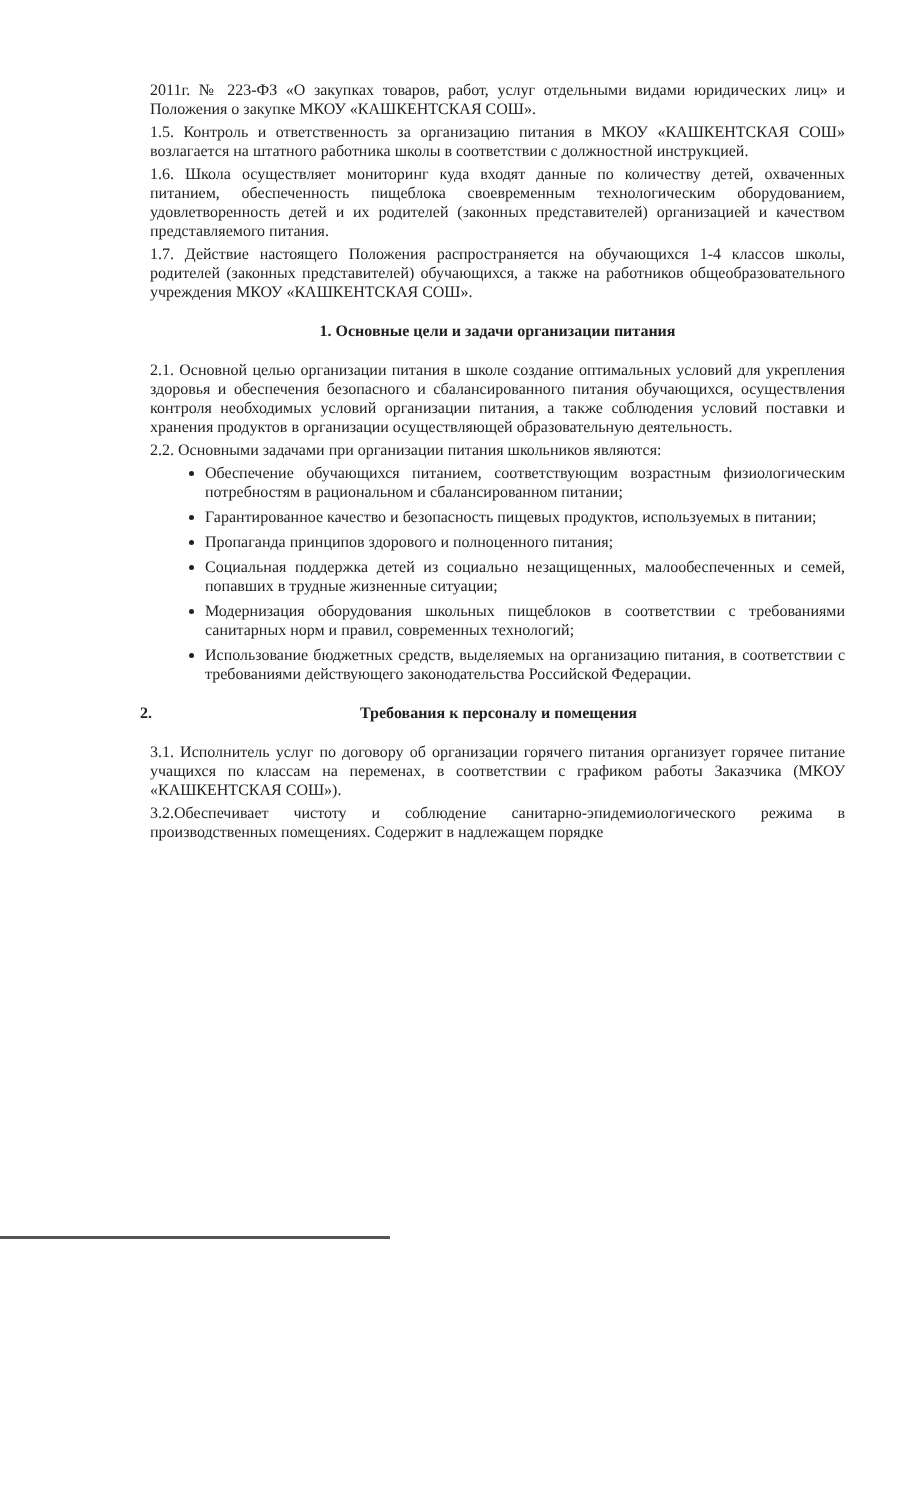2011г. № 223-ФЗ «О закупках товаров, работ, услуг отдельными видами юридических лиц» и Положения о закупке МКОУ «КАШКЕНТСКАЯ СОШ».
1.5. Контроль и ответственность за организацию питания в МКОУ «КАШКЕНТСКАЯ СОШ» возлагается на штатного работника школы в соответствии с должностной инструкцией.
1.6. Школа осуществляет мониторинг куда входят данные по количеству детей, охваченных питанием, обеспеченность пищеблока своевременным технологическим оборудованием, удовлетворенность детей и их родителей (законных представителей) организацией и качеством представляемого питания.
1.7. Действие настоящего Положения распространяется на обучающихся 1-4 классов школы, родителей (законных представителей) обучающихся, а также на работников общеобразовательного учреждения МКОУ «КАШКЕНТСКАЯ СОШ».
1. Основные цели и задачи организации питания
2.1. Основной целью организации питания в школе создание оптимальных условий для укрепления здоровья и обеспечения безопасного и сбалансированного питания обучающихся, осуществления контроля необходимых условий организации питания, а также соблюдения условий поставки и хранения продуктов в организации осуществляющей образовательную деятельность.
2.2. Основными задачами при организации питания школьников являются:
Обеспечение обучающихся питанием, соответствующим возрастным физиологическим потребностям в рациональном и сбалансированном питании;
Гарантированное качество и безопасность пищевых продуктов, используемых в питании;
Пропаганда принципов здорового и полноценного питания;
Социальная поддержка детей из социально незащищенных, малообеспеченных и семей, попавших в трудные жизненные ситуации;
Модернизация оборудования школьных пищеблоков в соответствии с требованиями санитарных норм и правил, современных технологий;
Использование бюджетных средств, выделяемых на организацию питания, в соответствии с требованиями действующего законодательства Российской Федерации.
2. Требования к персоналу и помещения
3.1. Исполнитель услуг по договору об организации горячего питания организует горячее питание учащихся по классам на переменах, в соответствии с графиком работы Заказчика (МКОУ «КАШКЕНТСКАЯ СОШ»).
3.2.Обеспечивает чистоту и соблюдение санитарно-эпидемиологического режима в производственных помещениях. Содержит в надлежащем порядке